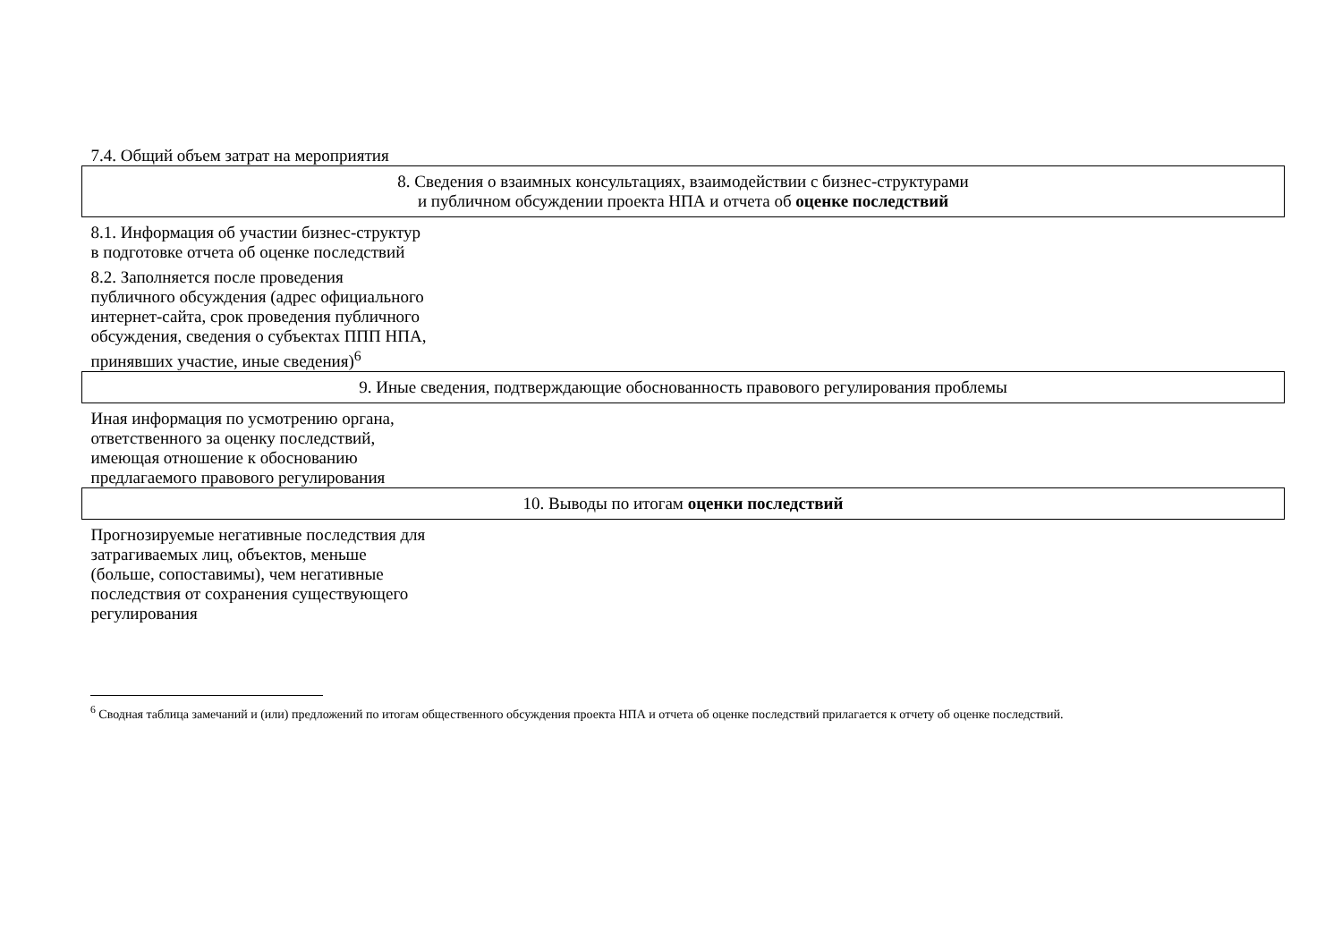| 7.4. Общий объем затрат на мероприятия |
| 8. Сведения о взаимных консультациях, взаимодействии с бизнес-структурами и публичном обсуждении проекта НПА и отчета об оценке последствий |
| 8.1. Информация об участии бизнес-структур в подготовке отчета об оценке последствий |
| 8.2. Заполняется после проведения публичного обсуждения (адрес официального интернет-сайта, срок проведения публичного обсуждения, сведения о субъектах ППП НПА, принявших участие, иные сведения)<sup>6</sup> |
| 9. Иные сведения, подтверждающие обоснованность правового регулирования проблемы |
| Иная информация по усмотрению органа, ответственного за оценку последствий, имеющая отношение к обоснованию предлагаемого правового регулирования |
| 10. Выводы по итогам оценки последствий |
| Прогнозируемые негативные последствия для затрагиваемых лиц, объектов, меньше (больше, сопоставимы), чем негативные последствия от сохранения существующего регулирования |
<sup>6</sup> Сводная таблица замечаний и (или) предложений по итогам общественного обсуждения проекта НПА и отчета об оценке последствий прилагается к отчету об оценке последствий.